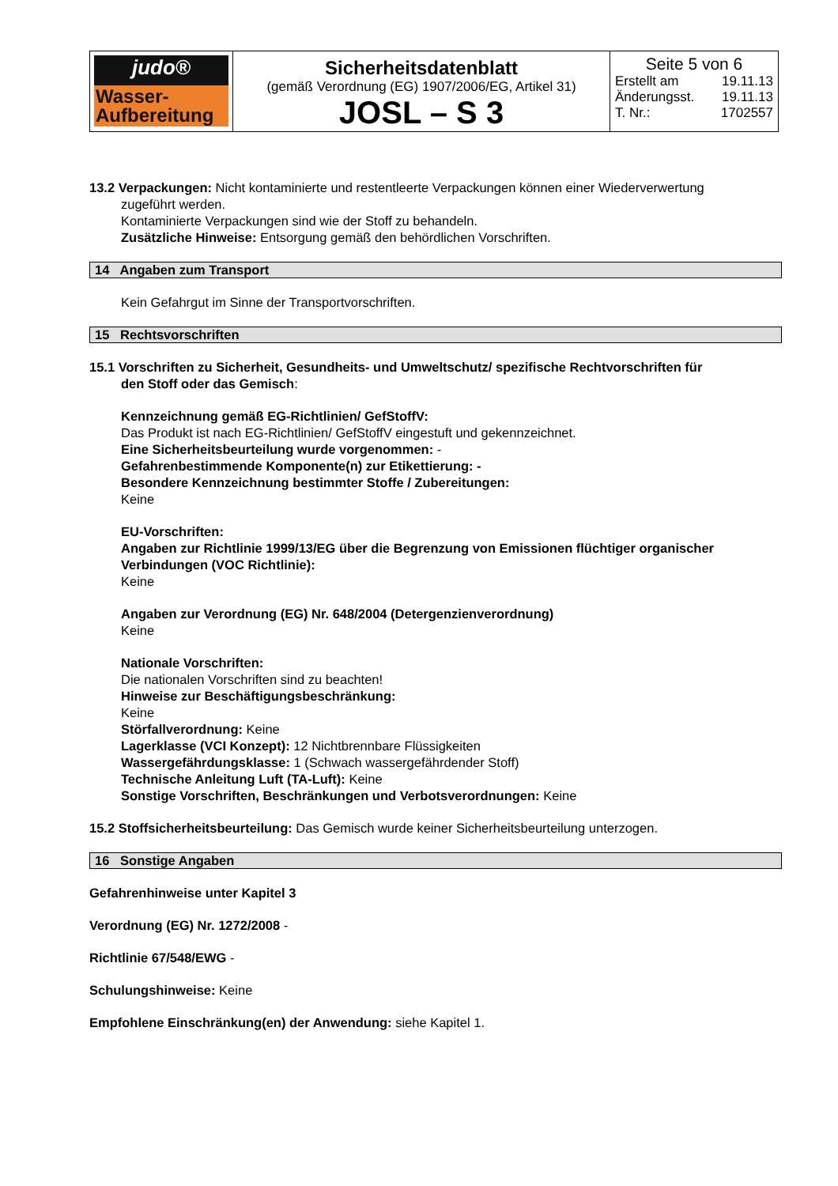| judo® Wasser- Aufbereitung | Sicherheitsdatenblatt (gemäß Verordnung (EG) 1907/2006/EG, Artikel 31) JOSL – S 3 | Seite 5 von 6 Erstellt am 19.11.13 Änderungsst. 19.11.13 T. Nr.: 1702557 |
13.2 Verpackungen: Nicht kontaminierte und restentleerte Verpackungen können einer Wiederverwertung
zugeführt werden.
Kontaminierte Verpackungen sind wie der Stoff zu behandeln.
Zusätzliche Hinweise: Entsorgung gemäß den behördlichen Vorschriften.
14 Angaben zum Transport
Kein Gefahrgut im Sinne der Transportvorschriften.
15 Rechtsvorschriften
15.1 Vorschriften zu Sicherheit, Gesundheits- und Umweltschutz/ spezifische Rechtvorschriften für
den Stoff oder das Gemisch:
Kennzeichnung gemäß EG-Richtlinien/ GefStoffV:
Das Produkt ist nach EG-Richtlinien/ GefStoffV eingestuft und gekennzeichnet.
Eine Sicherheitsbeurteilung wurde vorgenommen: -
Gefahrenbestimmende Komponente(n) zur Etikettierung: -
Besondere Kennzeichnung bestimmter Stoffe / Zubereitungen:
Keine
EU-Vorschriften:
Angaben zur Richtlinie 1999/13/EG über die Begrenzung von Emissionen flüchtiger organischer Verbindungen (VOC Richtlinie):
Keine
Angaben zur Verordnung (EG) Nr. 648/2004 (Detergenzienverordnung)
Keine
Nationale Vorschriften:
Die nationalen Vorschriften sind zu beachten!
Hinweise zur Beschäftigungsbeschränkung:
Keine
Störfallverordnung: Keine
Lagerklasse (VCI Konzept): 12 Nichtbrennbare Flüssigkeiten
Wassergefährdungsklasse: 1 (Schwach wassergefährdender Stoff)
Technische Anleitung Luft (TA-Luft): Keine
Sonstige Vorschriften, Beschränkungen und Verbotsverordnungen: Keine
15.2 Stoffsicherheitsbeurteilung: Das Gemisch wurde keiner Sicherheitsbeurteilung unterzogen.
16 Sonstige Angaben
Gefahrenhinweise unter Kapitel 3
Verordnung (EG) Nr. 1272/2008 -
Richtlinie 67/548/EWG -
Schulungshinweise: Keine
Empfohlene Einschränkung(en) der Anwendung: siehe Kapitel 1.